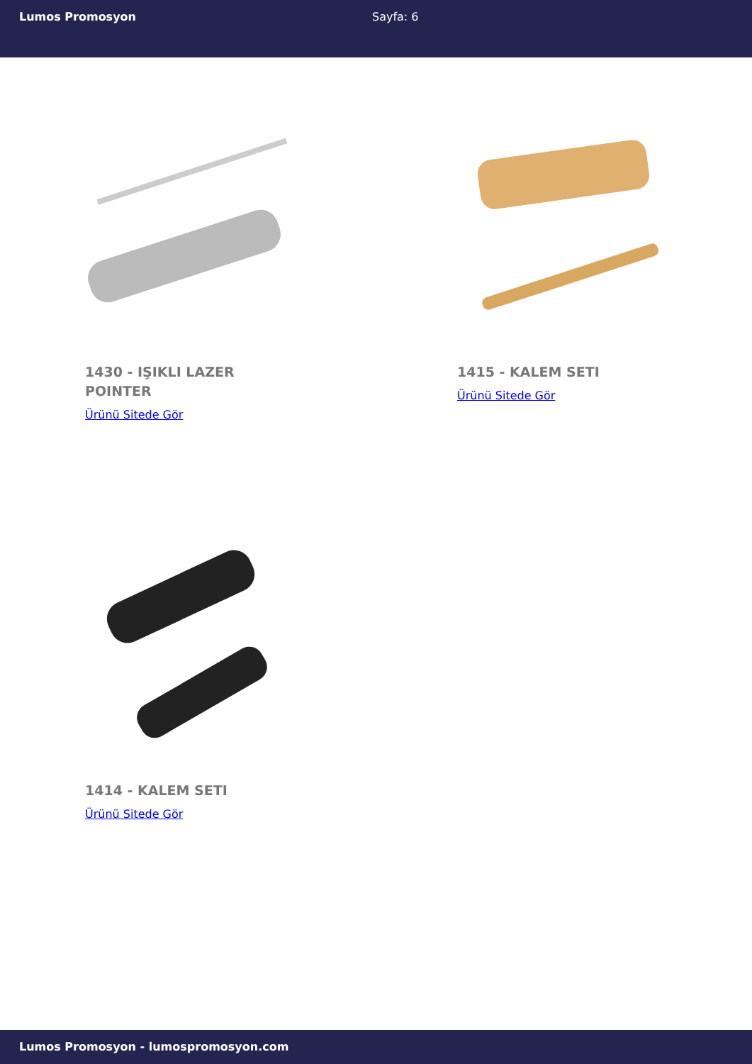Lumos Promosyon Sayfa: 6
1430 - IŞIKLI LAZER POINTER
Ürünü Sitede Gör
1415 - KALEM SETI
Ürünü Sitede Gör
1414 - KALEM SETI
Ürünü Sitede Gör
Lumos Promosyon - lumospromosyon.com